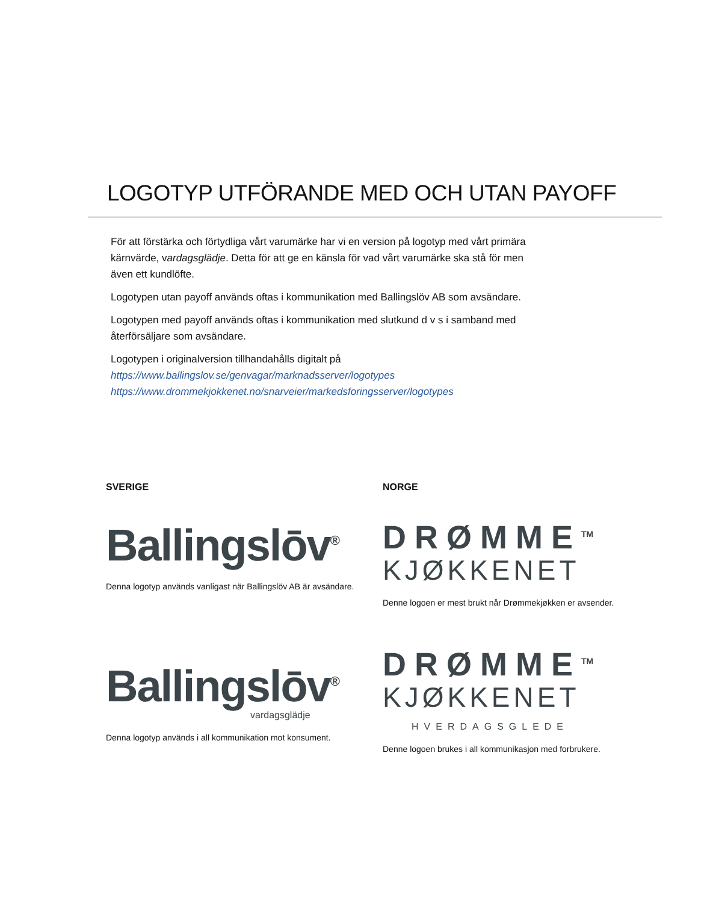LOGOTYP UTFÖRANDE MED OCH UTAN PAYOFF
För att förstärka och förtydliga vårt varumärke har vi en version på logotyp med vårt primära kärnvärde, vardagsglädje. Detta för att ge en känsla för vad vårt varumärke ska stå för men även ett kundlöfte.
Logotypen utan payoff används oftas i kommunikation med Ballingslöv AB som avsändare.
Logotypen med payoff används oftas i kommunikation med slutkund d v s i samband med återförsäljare som avsändare.
Logotypen i originalversion tillhandahålls digitalt på
https://www.ballingslov.se/genvagar/marknadsserver/logotypes
https://www.drommekjokkenet.no/snarveier/markedsforingsserver/logotypes
SVERIGE
Ballingslōv<sup>®</sup>
Denna logotyp används vanligast när Ballingslöv AB är avsändare.
Ballingslōv<sup>®</sup>
vardagsglädje
Denna logotyp används i all kommunikation mot konsument.
NORGE
DRØMME<sup>TM</sup>
KJØKKENET
Denne logoen er mest brukt når Drømmekjøkken er avsender.
DRØMME<sup>TM</sup>
KJØKKENET
HVERDAGSGLEDE
Denne logoen brukes i all kommunikasjon med forbrukere.